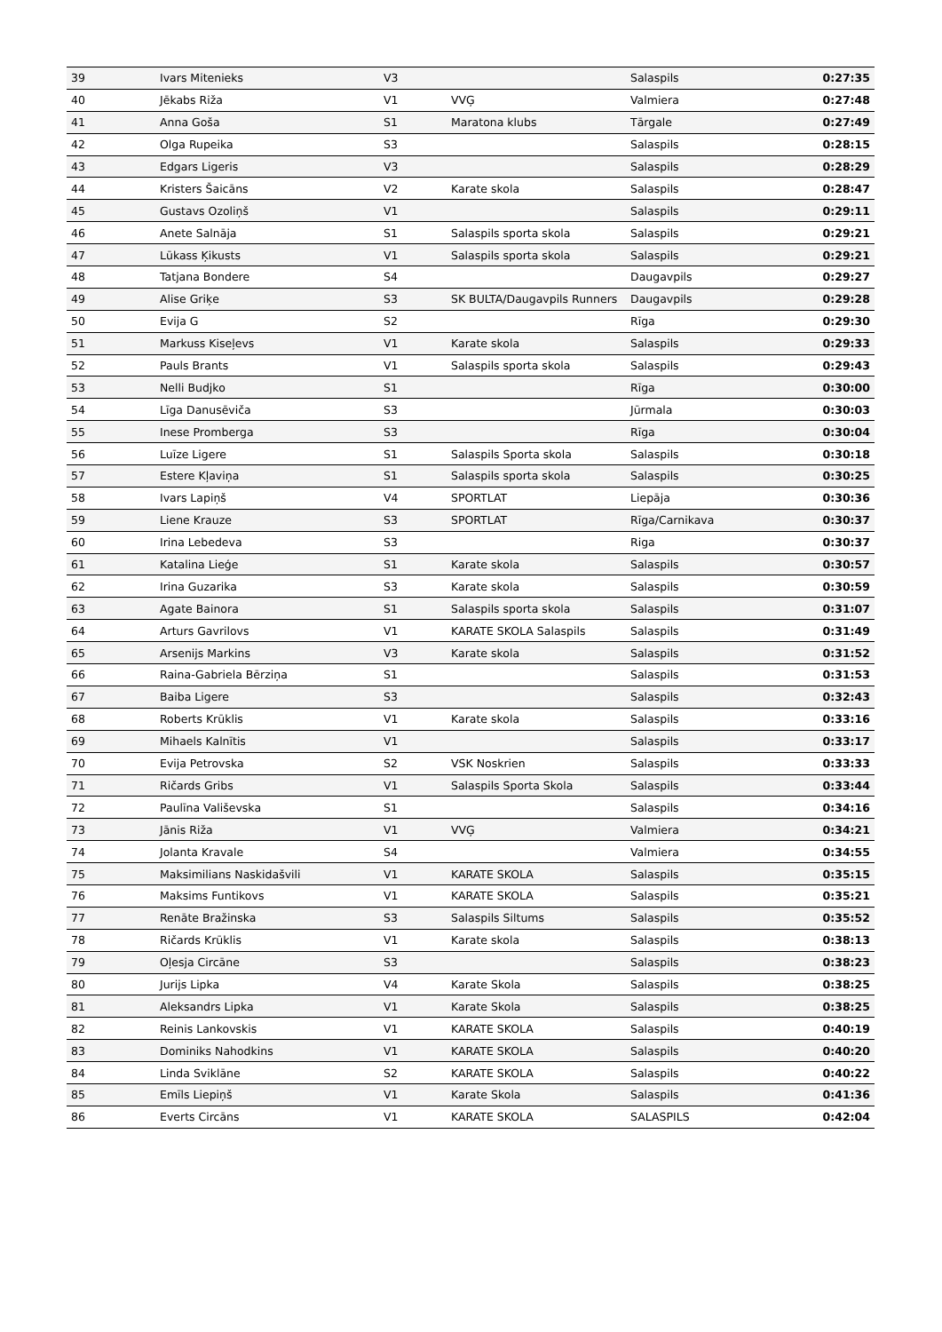| 39 | Ivars Mitenieks | V3 | | Salaspils | 0:27:35 |
| 40 | Jēkabs Riža | V1 | VVĢ | Valmiera | 0:27:48 |
| 41 | Anna Goša | S1 | Maratona klubs | Tārgale | 0:27:49 |
| 42 | Olga Rupeika | S3 | | Salaspils | 0:28:15 |
| 43 | Edgars Ligeris | V3 | | Salaspils | 0:28:29 |
| 44 | Kristers Šaicāns | V2 | Karate skola | Salaspils | 0:28:47 |
| 45 | Gustavs Ozoliņš | V1 | | Salaspils | 0:29:11 |
| 46 | Anete Salnāja | S1 | Salaspils sporta skola | Salaspils | 0:29:21 |
| 47 | Lūkass Ķikusts | V1 | Salaspils sporta skola | Salaspils | 0:29:21 |
| 48 | Tatjana Bondere | S4 | | Daugavpils | 0:29:27 |
| 49 | Alise Griķe | S3 | SK BULTA/Daugavpils Runners | Daugavpils | 0:29:28 |
| 50 | Evija G | S2 | | Rīga | 0:29:30 |
| 51 | Markuss Kiseļevs | V1 | Karate skola | Salaspils | 0:29:33 |
| 52 | Pauls Brants | V1 | Salaspils sporta skola | Salaspils | 0:29:43 |
| 53 | Nelli Budjko | S1 | | Rīga | 0:30:00 |
| 54 | Līga Danusēviča | S3 | | Jūrmala | 0:30:03 |
| 55 | Inese Promberga | S3 | | Rīga | 0:30:04 |
| 56 | Luīze Ligere | S1 | Salaspils Sporta skola | Salaspils | 0:30:18 |
| 57 | Estere Kļaviņa | S1 | Salaspils sporta skola | Salaspils | 0:30:25 |
| 58 | Ivars Lapiņš | V4 | SPORTLAT | Liepāja | 0:30:36 |
| 59 | Liene Krauze | S3 | SPORTLAT | Rīga/Carnikava | 0:30:37 |
| 60 | Irina Lebedeva | S3 | | Riga | 0:30:37 |
| 61 | Katalina Lieģe | S1 | Karate skola | Salaspils | 0:30:57 |
| 62 | Irina Guzarika | S3 | Karate skola | Salaspils | 0:30:59 |
| 63 | Agate Bainora | S1 | Salaspils sporta skola | Salaspils | 0:31:07 |
| 64 | Arturs Gavrilovs | V1 | KARATE SKOLA Salaspils | Salaspils | 0:31:49 |
| 65 | Arsenijs Markins | V3 | Karate skola | Salaspils | 0:31:52 |
| 66 | Raina-Gabriela Bērziņa | S1 | | Salaspils | 0:31:53 |
| 67 | Baiba Ligere | S3 | | Salaspils | 0:32:43 |
| 68 | Roberts Krūklis | V1 | Karate skola | Salaspils | 0:33:16 |
| 69 | Mihaels Kalnītis | V1 | | Salaspils | 0:33:17 |
| 70 | Evija Petrovska | S2 | VSK Noskrien | Salaspils | 0:33:33 |
| 71 | Ričards Gribs | V1 | Salaspils Sporta Skola | Salaspils | 0:33:44 |
| 72 | Paulīna Vališevska | S1 | | Salaspils | 0:34:16 |
| 73 | Jānis Riža | V1 | VVĢ | Valmiera | 0:34:21 |
| 74 | Jolanta Kravale | S4 | | Valmiera | 0:34:55 |
| 75 | Maksimilians Naskidašvili | V1 | KARATE SKOLA | Salaspils | 0:35:15 |
| 76 | Maksims Funtikovs | V1 | KARATE SKOLA | Salaspils | 0:35:21 |
| 77 | Renāte Bražinska | S3 | Salaspils Siltums | Salaspils | 0:35:52 |
| 78 | Ričards Krūklis | V1 | Karate skola | Salaspils | 0:38:13 |
| 79 | Oļesja Circāne | S3 | | Salaspils | 0:38:23 |
| 80 | Jurijs Lipka | V4 | Karate Skola | Salaspils | 0:38:25 |
| 81 | Aleksandrs Lipka | V1 | Karate Skola | Salaspils | 0:38:25 |
| 82 | Reinis Lankovskis | V1 | KARATE SKOLA | Salaspils | 0:40:19 |
| 83 | Dominiks Nahodkins | V1 | KARATE SKOLA | Salaspils | 0:40:20 |
| 84 | Linda Sviklāne | S2 | KARATE SKOLA | Salaspils | 0:40:22 |
| 85 | Emīls Liepiņš | V1 | Karate Skola | Salaspils | 0:41:36 |
| 86 | Everts Circāns | V1 | KARATE SKOLA | SALASPILS | 0:42:04 |